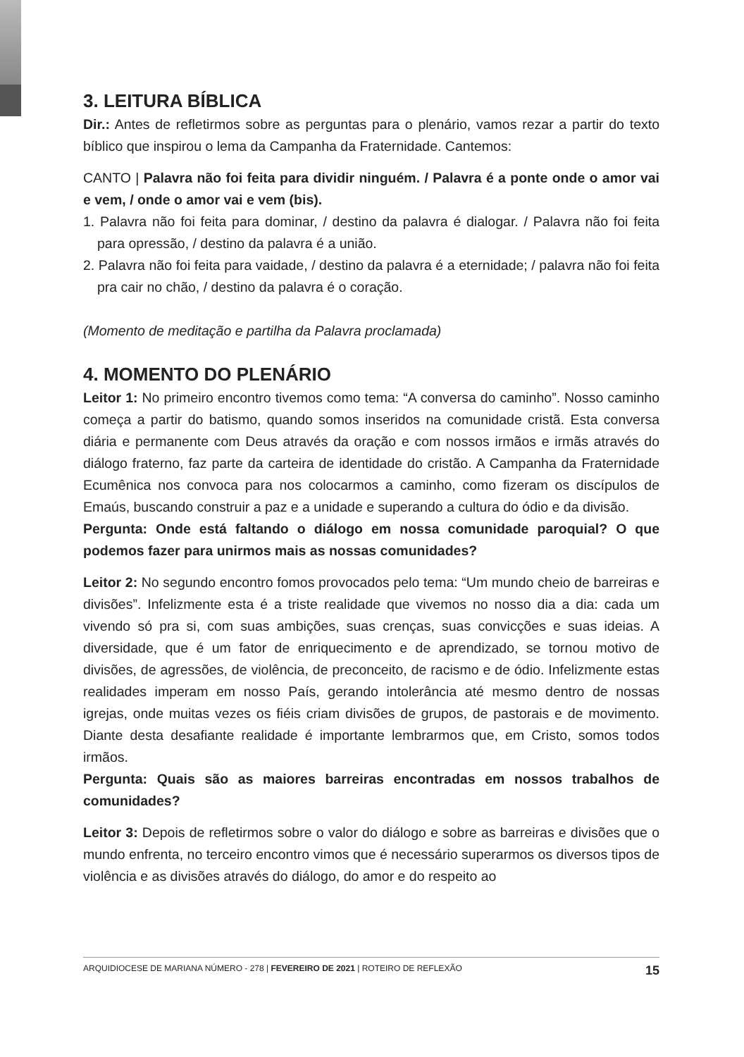3. LEITURA BÍBLICA
Dir.: Antes de refletirmos sobre as perguntas para o plenário, vamos rezar a partir do texto bíblico que inspirou o lema da Campanha da Fraternidade. Cantemos:
CANTO | Palavra não foi feita para dividir ninguém. / Palavra é a ponte onde o amor vai e vem, / onde o amor vai e vem (bis).
1. Palavra não foi feita para dominar, / destino da palavra é dialogar. / Palavra não foi feita para opressão, / destino da palavra é a união.
2. Palavra não foi feita para vaidade, / destino da palavra é a eternidade; / palavra não foi feita pra cair no chão, / destino da palavra é o coração.
(Momento de meditação e partilha da Palavra proclamada)
4. MOMENTO DO PLENÁRIO
Leitor 1: No primeiro encontro tivemos como tema: “A conversa do caminho”. Nosso caminho começa a partir do batismo, quando somos inseridos na comunidade cristã. Esta conversa diária e permanente com Deus através da oração e com nossos irmãos e irmãs através do diálogo fraterno, faz parte da carteira de identidade do cristão. A Campanha da Fraternidade Ecumênica nos convoca para nos colocarmos a caminho, como fizeram os discípulos de Emaús, buscando construir a paz e a unidade e superando a cultura do ódio e da divisão.
Pergunta: Onde está faltando o diálogo em nossa comunidade paroquial? O que podemos fazer para unirmos mais as nossas comunidades?
Leitor 2: No segundo encontro fomos provocados pelo tema: “Um mundo cheio de barreiras e divisões”. Infelizmente esta é a triste realidade que vivemos no nosso dia a dia: cada um vivendo só pra si, com suas ambições, suas crenças, suas convicções e suas ideias. A diversidade, que é um fator de enriquecimento e de aprendizado, se tornou motivo de divisões, de agressões, de violência, de preconceito, de racismo e de ódio. Infelizmente estas realidades imperam em nosso País, gerando intolerância até mesmo dentro de nossas igrejas, onde muitas vezes os fiéis criam divisões de grupos, de pastorais e de movimento. Diante desta desafiante realidade é importante lembrarmos que, em Cristo, somos todos irmãos.
Pergunta: Quais são as maiores barreiras encontradas em nossos trabalhos de comunidades?
Leitor 3: Depois de refletirmos sobre o valor do diálogo e sobre as barreiras e divisões que o mundo enfrenta, no terceiro encontro vimos que é necessário superarmos os diversos tipos de violência e as divisões através do diálogo, do amor e do respeito ao
ARQUIDIOCESE DE MARIANA NÚMERO - 278 | FEVEREIRO DE 2021 | ROTEIRO DE REFLEXÃO 15